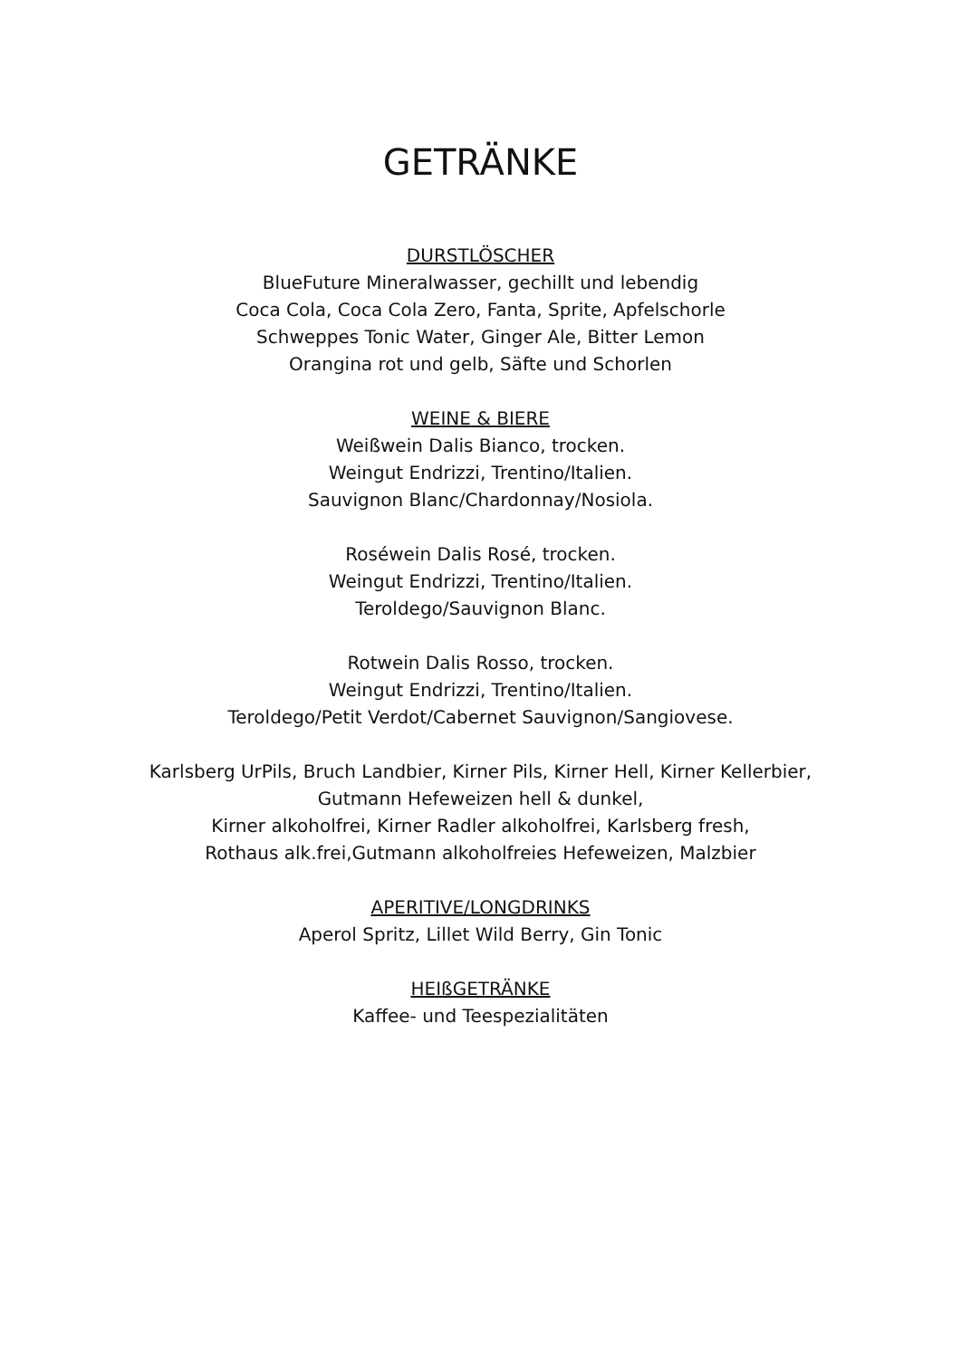GETRÄNKE
DURSTLÖSCHER
BlueFuture Mineralwasser, gechillt und lebendig
Coca Cola, Coca Cola Zero, Fanta, Sprite, Apfelschorle
Schweppes Tonic Water, Ginger Ale, Bitter Lemon
Orangina rot und gelb, Säfte und Schorlen
WEINE & BIERE
Weißwein Dalis Bianco, trocken.
Weingut Endrizzi, Trentino/Italien.
Sauvignon Blanc/Chardonnay/Nosiola.
Roséwein Dalis Rosé, trocken.
Weingut Endrizzi, Trentino/Italien.
Teroldego/Sauvignon Blanc.
Rotwein Dalis Rosso, trocken.
Weingut Endrizzi, Trentino/Italien.
Teroldego/Petit Verdot/Cabernet Sauvignon/Sangiovese.
Karlsberg UrPils, Bruch Landbier, Kirner Pils, Kirner Hell, Kirner Kellerbier,
Gutmann Hefeweizen hell & dunkel,
Kirner alkoholfrei, Kirner Radler alkoholfrei, Karlsberg fresh,
Rothaus alk.frei,Gutmann alkoholfreies Hefeweizen, Malzbier
APERITIVE/LONGDRINKS
Aperol Spritz, Lillet Wild Berry, Gin Tonic
HEIßGETRÄNKE
Kaffee- und Teespezialitäten